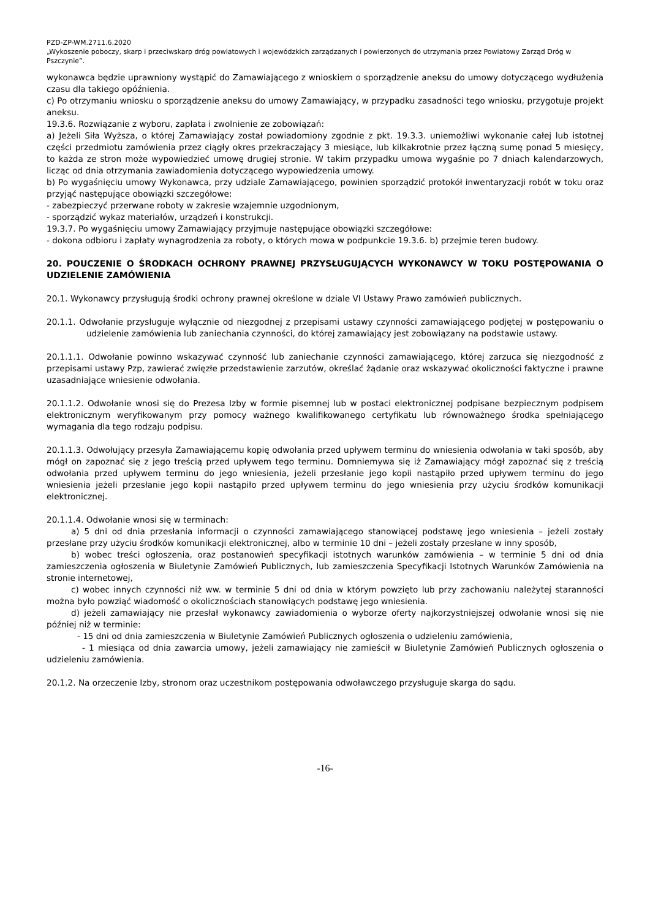PZD-ZP-WM.2711.6.2020
„Wykoszenie poboczy, skarp i przeciwskarp dróg powiatowych i wojewódzkich zarządzanych i powierzonych do utrzymania przez Powiatowy Zarząd Dróg w Pszczynie”.
wykonawca będzie uprawniony wystąpić do Zamawiającego z wnioskiem o sporządzenie aneksu do umowy dotyczącego wydłużenia czasu dla takiego opóźnienia.
c) Po otrzymaniu wniosku o sporządzenie aneksu do umowy Zamawiający, w przypadku zasadności tego wniosku, przygotuje projekt aneksu.
19.3.6. Rozwiązanie z wyboru, zapłata i zwolnienie ze zobowiązań:
a) Jeżeli Siła Wyższa, o której Zamawiający został powiadomiony zgodnie z pkt. 19.3.3. uniemożliwi wykonanie całej lub istotnej części przedmiotu zamówienia przez ciągły okres przekraczający 3 miesiące, lub kilkakrotnie przez łączną sumę ponad 5 miesięcy, to każda ze stron może wypowiedzieć umowę drugiej stronie. W takim przypadku umowa wygaśnie po 7 dniach kalendarzowych, licząc od dnia otrzymania zawiadomienia dotyczącego wypowiedzenia umowy.
b) Po wygaśnięciu umowy Wykonawca, przy udziale Zamawiającego, powinien sporządzić protokół inwentaryzacji robót w toku oraz przyjąć następujące obowiązki szczegółowe:
- zabezpieczyć przerwane roboty w zakresie wzajemnie uzgodnionym,
- sporządzić wykaz materiałów, urządzeń i konstrukcji.
19.3.7. Po wygaśnięciu umowy Zamawiający przyjmuje następujące obowiązki szczegółowe:
- dokona odbioru i zapłaty wynagrodzenia za roboty, o których mowa w podpunkcie 19.3.6. b) przejmie teren budowy.
20. POUCZENIE O ŚRODKACH OCHRONY PRAWNEJ PRZYSŁUGUJĄCYCH WYKONAWCY W TOKU POSTĘPOWANIA O UDZIELENIE ZAMÓWIENIA
20.1. Wykonawcy przysługują środki ochrony prawnej określone w dziale VI Ustawy Prawo zamówień publicznych.
20.1.1. Odwołanie przysługuje wyłącznie od niezgodnej z przepisami ustawy czynności zamawiającego podjętej w postępowaniu o udzielenie zamówienia lub zaniechania czynności, do której zamawiający jest zobowiązany na podstawie ustawy.
20.1.1.1. Odwołanie powinno wskazywać czynność lub zaniechanie czynności zamawiającego, której zarzuca się niezgodność z przepisami ustawy Pzp, zawierać zwięzłe przedstawienie zarzutów, określać żądanie oraz wskazywać okoliczności faktyczne i prawne uzasadniające wniesienie odwołania.
20.1.1.2. Odwołanie wnosi się do Prezesa Izby w formie pisemnej lub w postaci elektronicznej podpisane bezpiecznym podpisem elektronicznym weryfikowanym przy pomocy ważnego kwalifikowanego certyfikatu lub równoważnego środka spełniającego wymagania dla tego rodzaju podpisu.
20.1.1.3. Odwołujący przesyła Zamawiającemu kopię odwołania przed upływem terminu do wniesienia odwołania w taki sposób, aby mógł on zapoznać się z jego treścią przed upływem tego terminu. Domniemywa się iż Zamawiający mógł zapoznać się z treścią odwołania przed upływem terminu do jego wniesienia, jeżeli przesłanie jego kopii nastąpiło przed upływem terminu do jego wniesienia jeżeli przesłanie jego kopii nastąpiło przed upływem terminu do jego wniesienia przy użyciu środków komunikacji elektronicznej.
20.1.1.4. Odwołanie wnosi się w terminach:
a) 5 dni od dnia przesłania informacji o czynności zamawiającego stanowiącej podstawę jego wniesienia – jeżeli zostały przesłane przy użyciu środków komunikacji elektronicznej, albo w terminie 10 dni – jeżeli zostały przesłane w inny sposób,
b) wobec treści ogłoszenia, oraz postanowień specyfikacji istotnych warunków zamówienia – w terminie 5 dni od dnia zamieszczenia ogłoszenia w Biuletynie Zamówień Publicznych, lub zamieszczenia Specyfikacji Istotnych Warunków Zamówienia na stronie internetowej,
c) wobec innych czynności niż ww. w terminie 5 dni od dnia w którym powzięto lub przy zachowaniu należytej staranności można było powziąć wiadomość o okolicznościach stanowiących podstawę jego wniesienia.
d) jeżeli zamawiający nie przesłał wykonawcy zawiadomienia o wyborze oferty najkorzystniejszej odwołanie wnosi się nie później niż w terminie:
- 15 dni od dnia zamieszczenia w Biuletynie Zamówień Publicznych ogłoszenia o udzieleniu zamówienia,
- 1 miesiąca od dnia zawarcia umowy, jeżeli zamawiający nie zamieścił w Biuletynie Zamówień Publicznych ogłoszenia o udzieleniu zamówienia.
20.1.2. Na orzeczenie Izby, stronom oraz uczestnikom postępowania odwoławczego przysługuje skarga do sądu.
-16-